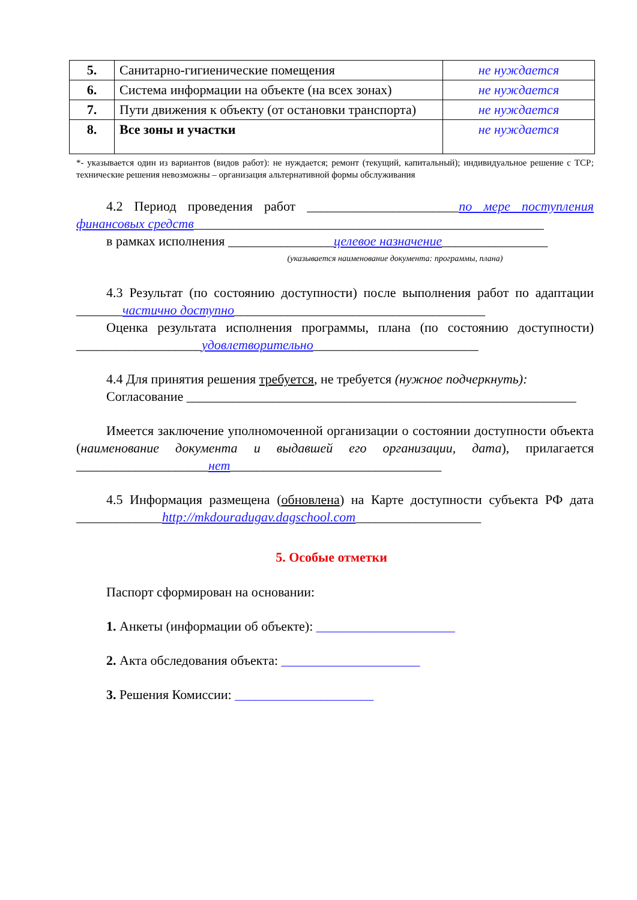| 5. | Санитарно-гигиенические помещения | не нуждается |
| 6. | Система информации на объекте (на всех зонах) | не нуждается |
| 7. | Пути движения к объекту (от остановки транспорта) | не нуждается |
| 8. | Все зоны и участки | не нуждается |
*- указывается один из вариантов (видов работ): не нуждается; ремонт (текущий, капитальный); индивидуальное решение с ТСР; технические решения невозможны – организация альтернативной формы обслуживания
4.2 Период проведения работ _______________________по мере поступления финансовых средств_____________________________________________________
в рамках исполнения ________________целевое назначение________________
(указывается наименование документа: программы, плана)
4.3 Результат (по состоянию доступности) после выполнения работ по адаптации _______частично доступно______________________________________
Оценка результата исполнения программы, плана (по состоянию доступности) ___________________удовлетворительно_________________________
4.4 Для принятия решения требуется, не требуется (нужное подчеркнуть):
Согласование ___________________________________________________________
Имеется заключение уполномоченной организации о состоянии доступности объекта (наименование документа и выдавшей его организации, дата), прилагается ____________________нет________________________________
4.5 Информация размещена (обновлена) на Карте доступности субъекта РФ дата _____________http://mkdouradugav.dagschool.com___________________
5. Особые отметки
Паспорт сформирован на основании:
1. Анкеты (информации об объекте): _____________________
2. Акта обследования объекта: _____________________
3. Решения Комиссии: _____________________